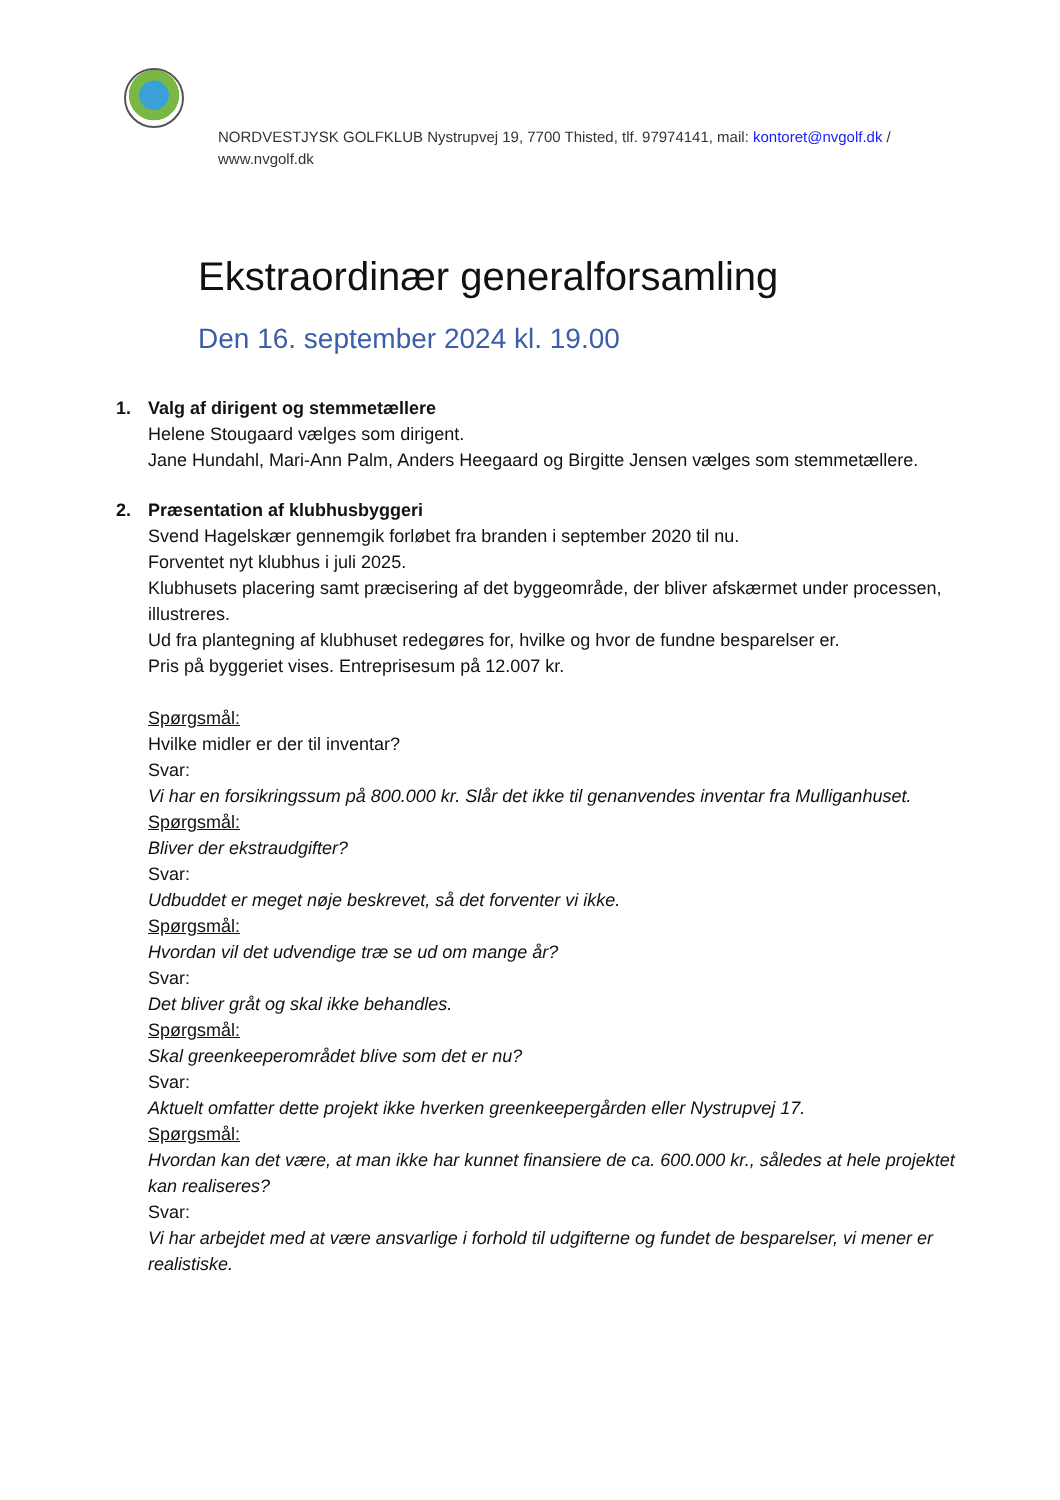NORDVESTJYSK GOLFKLUB Nystrupvej 19, 7700 Thisted, tlf. 97974141, mail: kontoret@nvgolf.dk / www.nvgolf.dk
Ekstraordinær generalforsamling
Den 16. september 2024 kl. 19.00
1. Valg af dirigent og stemmetællere
Helene Stougaard vælges som dirigent.
Jane Hundahl, Mari-Ann Palm, Anders Heegaard og Birgitte Jensen vælges som stemmetællere.
2. Præsentation af klubhusbyggeri
Svend Hagelskær gennemgik forløbet fra branden i september 2020 til nu.
Forventet nyt klubhus i juli 2025.
Klubhusets placering samt præcisering af det byggeområde, der bliver afskærmet under processen, illustreres.
Ud fra plantegning af klubhuset redegøres for, hvilke og hvor de fundne besparelser er.
Pris på byggeriet vises. Entreprisesum på 12.007 kr.
Spørgsmål:
Hvilke midler er der til inventar?
Svar:
Vi har en forsikringssum på 800.000 kr. Slår det ikke til genanvendes inventar fra Mulliganhuset.
Spørgsmål:
Bliver der ekstraudgifter?
Svar:
Udbuddet er meget nøje beskrevet, så det forventer vi ikke.
Spørgsmål:
Hvordan vil det udvendige træ se ud om mange år?
Svar:
Det bliver gråt og skal ikke behandles.
Spørgsmål:
Skal greenkeeperområdet blive som det er nu?
Svar:
Aktuelt omfatter dette projekt ikke hverken greenkeepergården eller Nystrupvej 17.
Spørgsmål:
Hvordan kan det være, at man ikke har kunnet finansiere de ca. 600.000 kr., således at hele projektet kan realiseres?
Svar:
Vi har arbejdet med at være ansvarlige i forhold til udgifterne og fundet de besparelser, vi mener er realistiske.